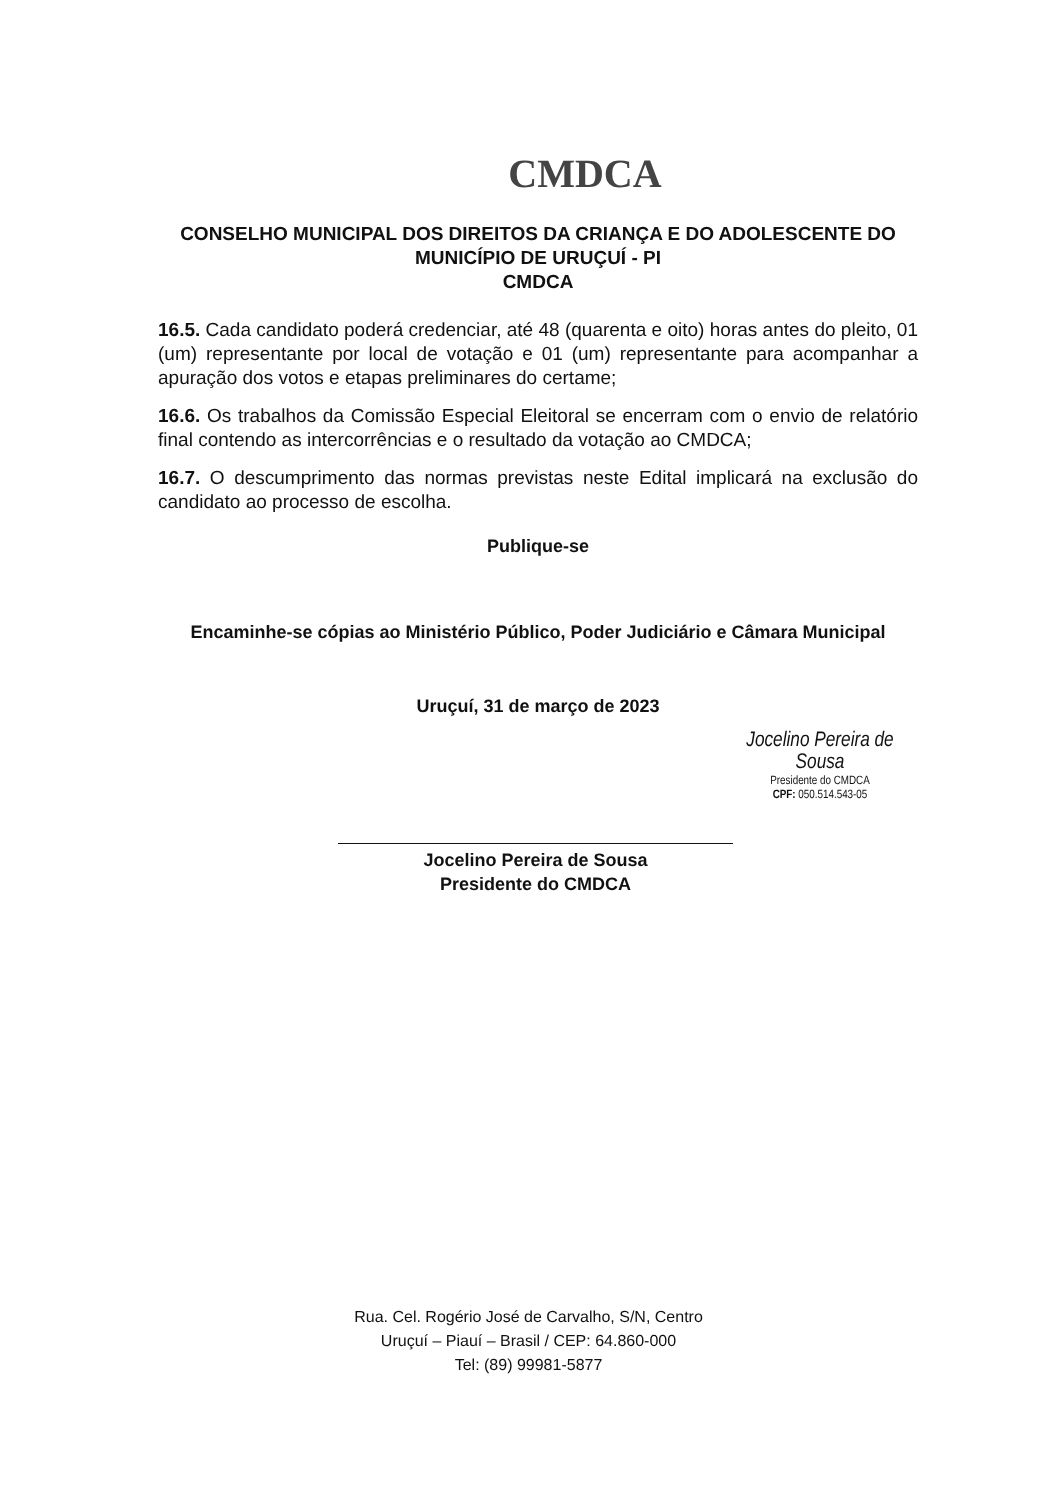CMDCA
CONSELHO MUNICIPAL DOS DIREITOS DA CRIANÇA E DO ADOLESCENTE DO MUNICÍPIO DE URUÇUÍ - PI
CMDCA
16.5. Cada candidato poderá credenciar, até 48 (quarenta e oito) horas antes do pleito, 01 (um) representante por local de votação e 01 (um) representante para acompanhar a apuração dos votos e etapas preliminares do certame;
16.6. Os trabalhos da Comissão Especial Eleitoral se encerram com o envio de relatório final contendo as intercorrências e o resultado da votação ao CMDCA;
16.7. O descumprimento das normas previstas neste Edital implicará na exclusão do candidato ao processo de escolha.
Publique-se
Encaminhe-se cópias ao Ministério Público, Poder Judiciário e Câmara Municipal
Uruçuí, 31 de março de 2023
Jocelino Pereira de Sousa
Presidente do CMDCA
CPF: 050.514.543-05
Jocelino Pereira de Sousa
Presidente do CMDCA
Rua. Cel. Rogério José de Carvalho, S/N, Centro
Uruçuí – Piauí – Brasil / CEP: 64.860-000
Tel: (89) 99981-5877